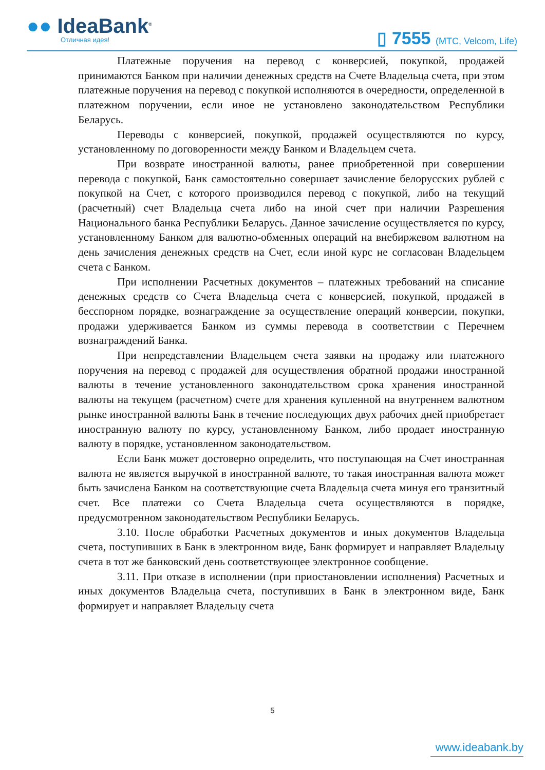●● IdeaBank<sup>®</sup>
Отличная идея! ▯ 7555 (МТС, Velcom, Life)
Платежные поручения на перевод с конверсией, покупкой, продажей принимаются Банком при наличии денежных средств на Счете Владельца счета, при этом платежные поручения на перевод с покупкой исполняются в очередности, определенной в платежном поручении, если иное не установлено законодательством Республики Беларусь.
Переводы с конверсией, покупкой, продажей осуществляются по курсу, установленному по договоренности между Банком и Владельцем счета.
При возврате иностранной валюты, ранее приобретенной при совершении перевода с покупкой, Банк самостоятельно совершает зачисление белорусских рублей с покупкой на Счет, с которого производился перевод с покупкой, либо на текущий (расчетный) счет Владельца счета либо на иной счет при наличии Разрешения Национального банка Республики Беларусь. Данное зачисление осуществляется по курсу, установленному Банком для валютно-обменных операций на внебиржевом валютном на день зачисления денежных средств на Счет, если иной курс не согласован Владельцем счета с Банком.
При исполнении Расчетных документов – платежных требований на списание денежных средств со Счета Владельца счета с конверсией, покупкой, продажей в бесспорном порядке, вознаграждение за осуществление операций конверсии, покупки, продажи удерживается Банком из суммы перевода в соответствии с Перечнем вознаграждений Банка.
При непредставлении Владельцем счета заявки на продажу или платежного поручения на перевод с продажей для осуществления обратной продажи иностранной валюты в течение установленного законодательством срока хранения иностранной валюты на текущем (расчетном) счете для хранения купленной на внутреннем валютном рынке иностранной валюты Банк в течение последующих двух рабочих дней приобретает иностранную валюту по курсу, установленному Банком, либо продает иностранную валюту в порядке, установленном законодательством.
Если Банк может достоверно определить, что поступающая на Счет иностранная валюта не является выручкой в иностранной валюте, то такая иностранная валюта может быть зачислена Банком на соответствующие счета Владельца счета минуя его транзитный счет. Все платежи со Счета Владельца счета осуществляются в порядке, предусмотренном законодательством Республики Беларусь.
3.10. После обработки Расчетных документов и иных документов Владельца счета, поступивших в Банк в электронном виде, Банк формирует и направляет Владельцу счета в тот же банковский день соответствующее электронное сообщение.
3.11. При отказе в исполнении (при приостановлении исполнения) Расчетных и иных документов Владельца счета, поступивших в Банк в электронном виде, Банк формирует и направляет Владельцу счета
5
www.ideabank.by